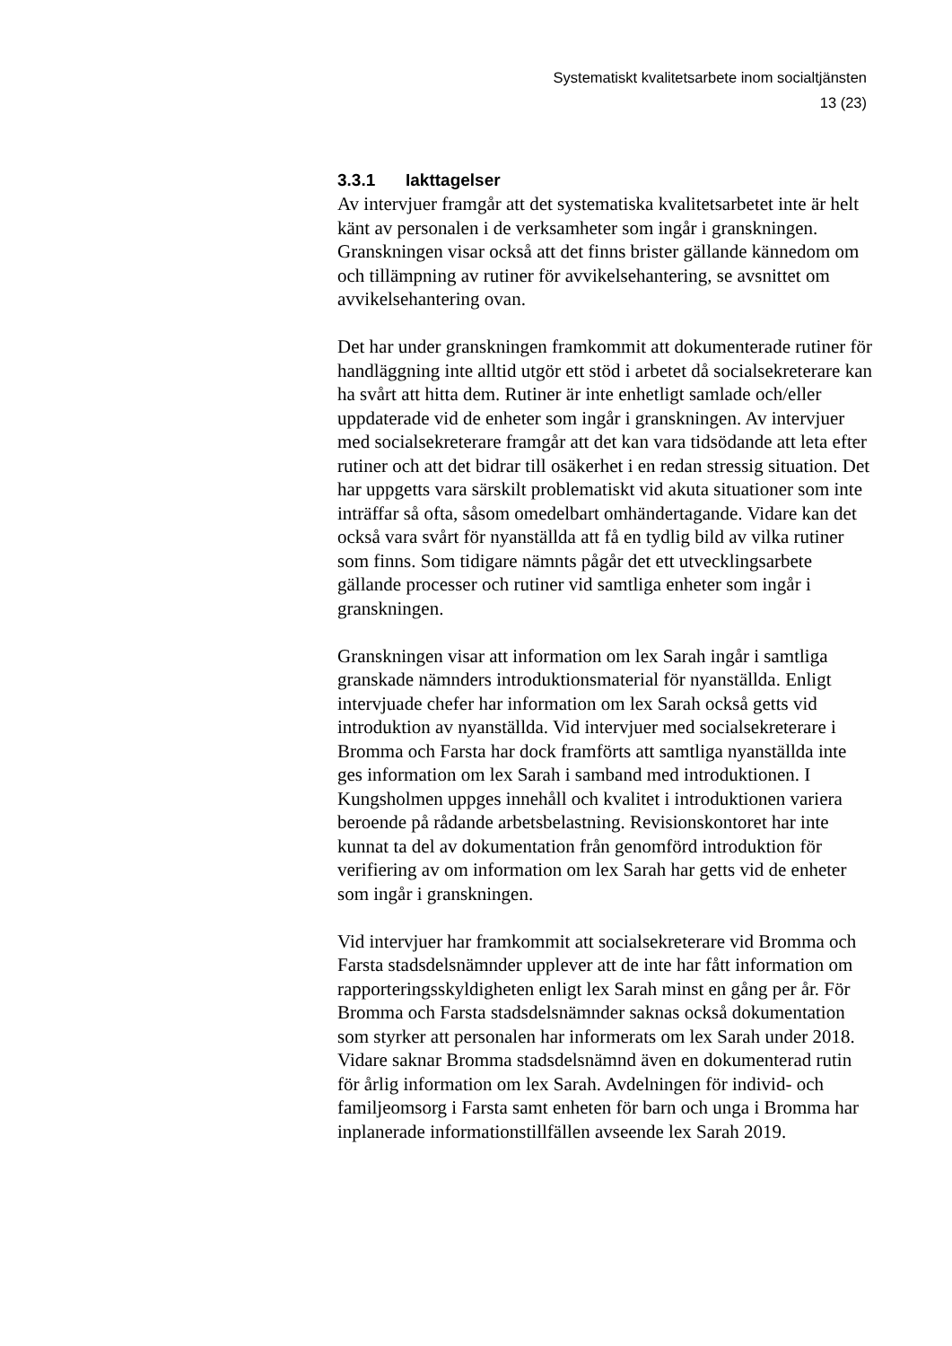Systematiskt kvalitetsarbete inom socialtjänsten
13 (23)
3.3.1 Iakttagelser
Av intervjuer framgår att det systematiska kvalitetsarbetet inte är helt känt av personalen i de verksamheter som ingår i granskningen. Granskningen visar också att det finns brister gällande kännedom om och tillämpning av rutiner för avvikelsehantering, se avsnittet om avvikelsehantering ovan.
Det har under granskningen framkommit att dokumenterade rutiner för handläggning inte alltid utgör ett stöd i arbetet då socialsekreterare kan ha svårt att hitta dem. Rutiner är inte enhetligt samlade och/eller uppdaterade vid de enheter som ingår i granskningen. Av intervjuer med socialsekreterare framgår att det kan vara tidsödande att leta efter rutiner och att det bidrar till osäkerhet i en redan stressig situation. Det har uppgetts vara särskilt problematiskt vid akuta situationer som inte inträffar så ofta, såsom omedelbart omhändertagande. Vidare kan det också vara svårt för nyanställda att få en tydlig bild av vilka rutiner som finns. Som tidigare nämnts pågår det ett utvecklingsarbete gällande processer och rutiner vid samtliga enheter som ingår i granskningen.
Granskningen visar att information om lex Sarah ingår i samtliga granskade nämnders introduktionsmaterial för nyanställda. Enligt intervjuade chefer har information om lex Sarah också getts vid introduktion av nyanställda. Vid intervjuer med socialsekreterare i Bromma och Farsta har dock framförts att samtliga nyanställda inte ges information om lex Sarah i samband med introduktionen. I Kungsholmen uppges innehåll och kvalitet i introduktionen variera beroende på rådande arbetsbelastning. Revisionskontoret har inte kunnat ta del av dokumentation från genomförd introduktion för verifiering av om information om lex Sarah har getts vid de enheter som ingår i granskningen.
Vid intervjuer har framkommit att socialsekreterare vid Bromma och Farsta stadsdelsnämnder upplever att de inte har fått information om rapporteringsskyldigheten enligt lex Sarah minst en gång per år. För Bromma och Farsta stadsdelsnämnder saknas också dokumentation som styrker att personalen har informerats om lex Sarah under 2018. Vidare saknar Bromma stadsdelsnämnd även en dokumenterad rutin för årlig information om lex Sarah. Avdelningen för individ- och familjeomsorg i Farsta samt enheten för barn och unga i Bromma har inplanerade informationstillfällen avseende lex Sarah 2019.